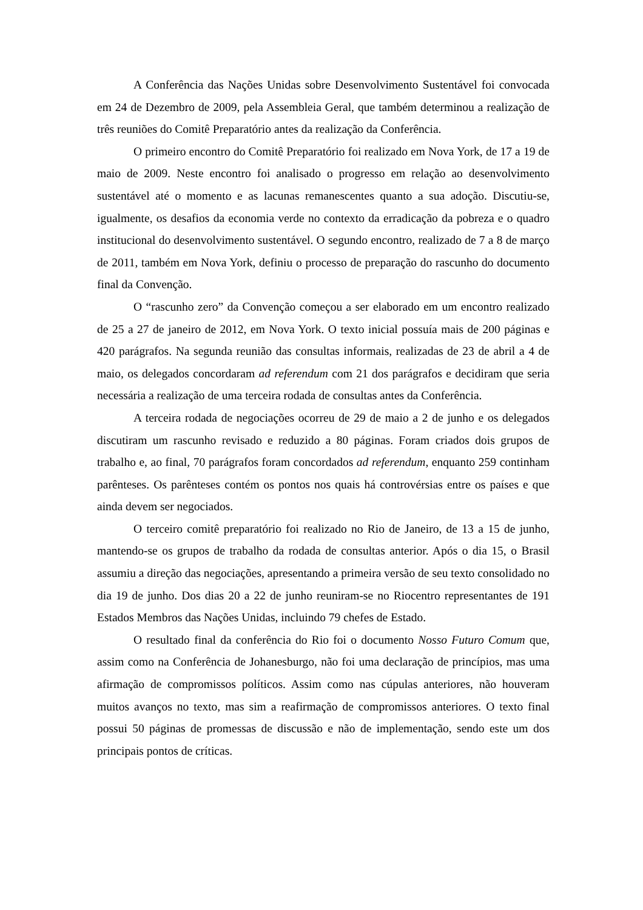A Conferência das Nações Unidas sobre Desenvolvimento Sustentável foi convocada em 24 de Dezembro de 2009, pela Assembleia Geral, que também determinou a realização de três reuniões do Comitê Preparatório antes da realização da Conferência.
O primeiro encontro do Comitê Preparatório foi realizado em Nova York, de 17 a 19 de maio de 2009. Neste encontro foi analisado o progresso em relação ao desenvolvimento sustentável até o momento e as lacunas remanescentes quanto a sua adoção. Discutiu-se, igualmente, os desafios da economia verde no contexto da erradicação da pobreza e o quadro institucional do desenvolvimento sustentável. O segundo encontro, realizado de 7 a 8 de março de 2011, também em Nova York, definiu o processo de preparação do rascunho do documento final da Convenção.
O “rascunho zero” da Convenção começou a ser elaborado em um encontro realizado de 25 a 27 de janeiro de 2012, em Nova York. O texto inicial possuía mais de 200 páginas e 420 parágrafos. Na segunda reunião das consultas informais, realizadas de 23 de abril a 4 de maio, os delegados concordaram ad referendum com 21 dos parágrafos e decidiram que seria necessária a realização de uma terceira rodada de consultas antes da Conferência.
A terceira rodada de negociações ocorreu de 29 de maio a 2 de junho e os delegados discutiram um rascunho revisado e reduzido a 80 páginas. Foram criados dois grupos de trabalho e, ao final, 70 parágrafos foram concordados ad referendum, enquanto 259 continham parênteses. Os parênteses contém os pontos nos quais há controvérsias entre os países e que ainda devem ser negociados.
O terceiro comitê preparatório foi realizado no Rio de Janeiro, de 13 a 15 de junho, mantendo-se os grupos de trabalho da rodada de consultas anterior. Após o dia 15, o Brasil assumiu a direção das negociações, apresentando a primeira versão de seu texto consolidado no dia 19 de junho. Dos dias 20 a 22 de junho reuniram-se no Riocentro representantes de 191 Estados Membros das Nações Unidas, incluindo 79 chefes de Estado.
O resultado final da conferência do Rio foi o documento Nosso Futuro Comum que, assim como na Conferência de Johanesburgo, não foi uma declaração de princípios, mas uma afirmação de compromissos políticos. Assim como nas cúpulas anteriores, não houveram muitos avanços no texto, mas sim a reafirmação de compromissos anteriores. O texto final possui 50 páginas de promessas de discussão e não de implementação, sendo este um dos principais pontos de críticas.